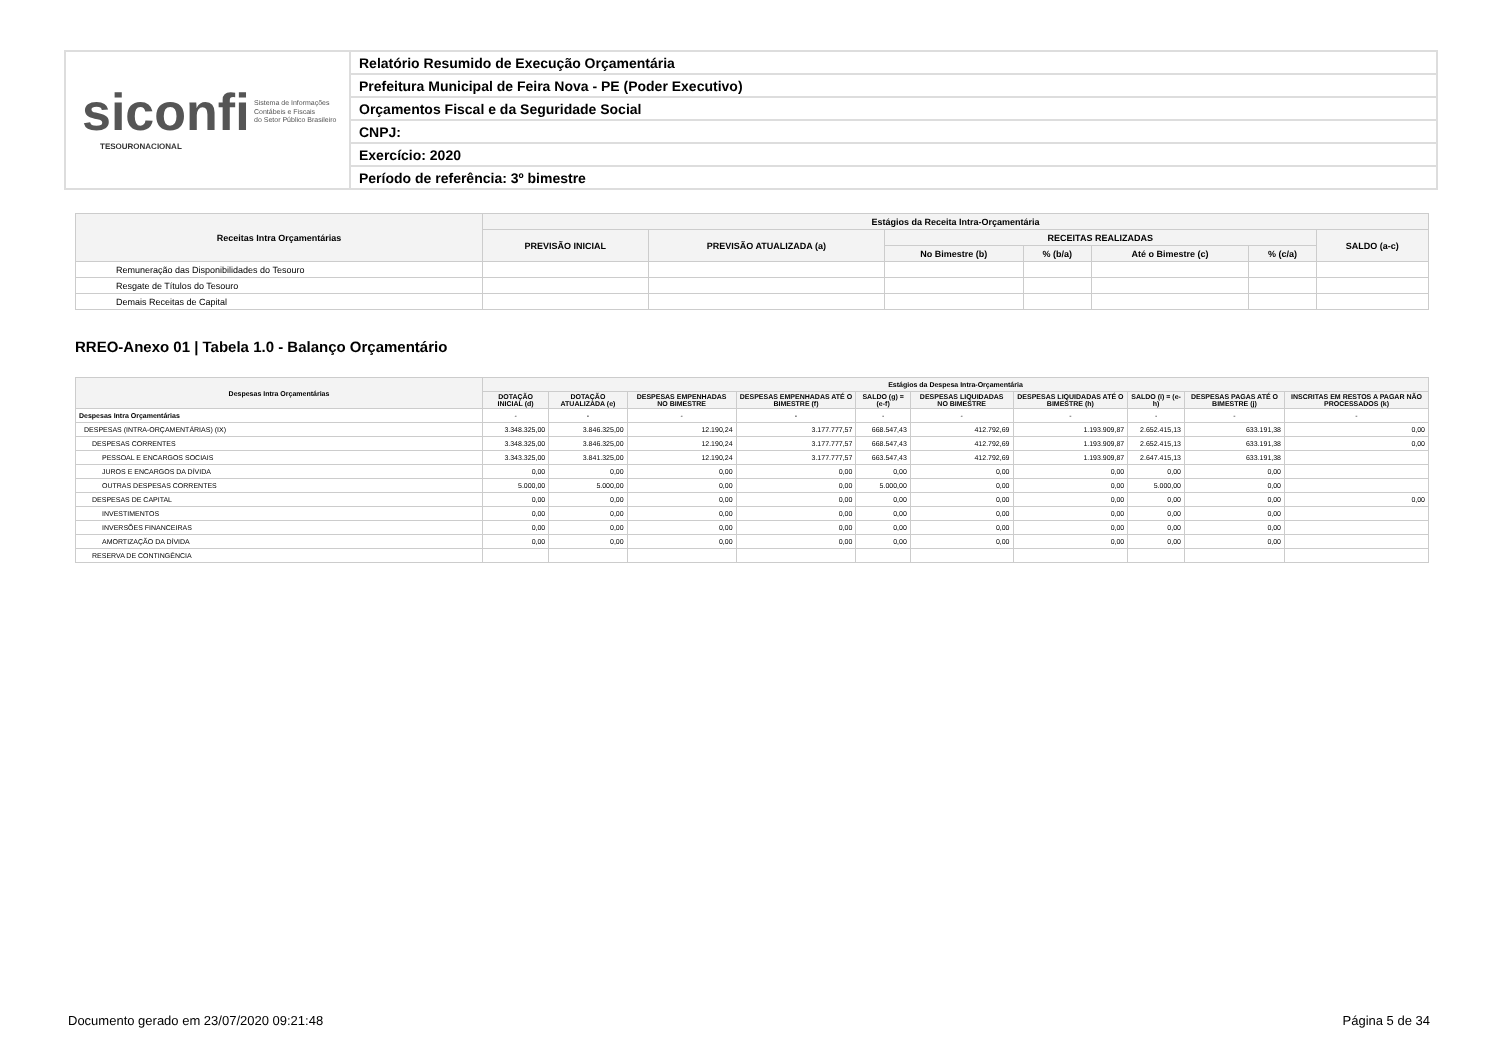siconfi Sistema de Informações
Contábeis e Fiscais
do Setor Público Brasileiro
TESOURONACIONAL
Relatório Resumido de Execução Orçamentária
Prefeitura Municipal de Feira Nova - PE (Poder Executivo)
Orçamentos Fiscal e da Seguridade Social
CNPJ:
Exercício: 2020
Período de referência: 3º bimestre
| Receitas Intra Orçamentárias | Estágios da Receita Intra-Orçamentária | | | | | | |
| --- | --- | --- | --- | --- | --- | --- | --- |
| | PREVISÃO INICIAL | PREVISÃO ATUALIZADA (a) | RECEITAS REALIZADAS | | | | SALDO (a-c) |
| | | | No Bimestre (b) | % (b/a) | Até o Bimestre (c) | % (c/a) | |
| Remuneração das Disponibilidades do Tesouro | | | | | | | |
| Resgate de Títulos do Tesouro | | | | | | | |
| Demais Receitas de Capital | | | | | | | |
RREO-Anexo 01 | Tabela 1.0 - Balanço Orçamentário
| Despesas Intra Orçamentárias | Estágios da Despesa Intra-Orçamentária | | | | | | | | | |
| --- | --- | --- | --- | --- | --- | --- | --- | --- | --- | --- |
| | DOTAÇÃO INICIAL (d) | DOTAÇÃO ATUALIZADA (e) | DESPESAS EMPENHADAS NO BIMESTRE | DESPESAS EMPENHADAS ATÉ O BIMESTRE (f) | SALDO (g) = (e-f) | DESPESAS LIQUIDADAS NO BIMESTRE | DESPESAS LIQUIDADAS ATÉ O BIMESTRE (h) | SALDO (i) = (e-h) | DESPESAS PAGAS ATÉ O BIMESTRE (j) | INSCRITAS EM RESTOS A PAGAR NÃO PROCESSADOS (k) |
| Despesas Intra Orçamentárias | - | - | - | - | - | - | - | - | - | - |
| DESPESAS (INTRA-ORÇAMENTÁRIAS) (IX) | 3.348.325,00 | 3.846.325,00 | 12.190,24 | 3.177.777,57 | 668.547,43 | 412.792,69 | 1.193.909,87 | 2.652.415,13 | 633.191,38 | 0,00 |
| DESPESAS CORRENTES | 3.348.325,00 | 3.846.325,00 | 12.190,24 | 3.177.777,57 | 668.547,43 | 412.792,69 | 1.193.909,87 | 2.652.415,13 | 633.191,38 | 0,00 |
| PESSOAL E ENCARGOS SOCIAIS | 3.343.325,00 | 3.841.325,00 | 12.190,24 | 3.177.777,57 | 663.547,43 | 412.792,69 | 1.193.909,87 | 2.647.415,13 | 633.191,38 | |
| JUROS E ENCARGOS DA DÍVIDA | 0,00 | 0,00 | 0,00 | 0,00 | 0,00 | 0,00 | 0,00 | 0,00 | 0,00 | |
| OUTRAS DESPESAS CORRENTES | 5.000,00 | 5.000,00 | 0,00 | 0,00 | 5.000,00 | 0,00 | 0,00 | 5.000,00 | 0,00 | |
| DESPESAS DE CAPITAL | 0,00 | 0,00 | 0,00 | 0,00 | 0,00 | 0,00 | 0,00 | 0,00 | 0,00 | 0,00 |
| INVESTIMENTOS | 0,00 | 0,00 | 0,00 | 0,00 | 0,00 | 0,00 | 0,00 | 0,00 | 0,00 | |
| INVERSÕES FINANCEIRAS | 0,00 | 0,00 | 0,00 | 0,00 | 0,00 | 0,00 | 0,00 | 0,00 | 0,00 | |
| AMORTIZAÇÃO DA DÍVIDA | 0,00 | 0,00 | 0,00 | 0,00 | 0,00 | 0,00 | 0,00 | 0,00 | 0,00 | |
| RESERVA DE CONTINGÊNCIA | | | | | | | | | | |
Documento gerado em 23/07/2020 09:21:48
Página 5 de 34